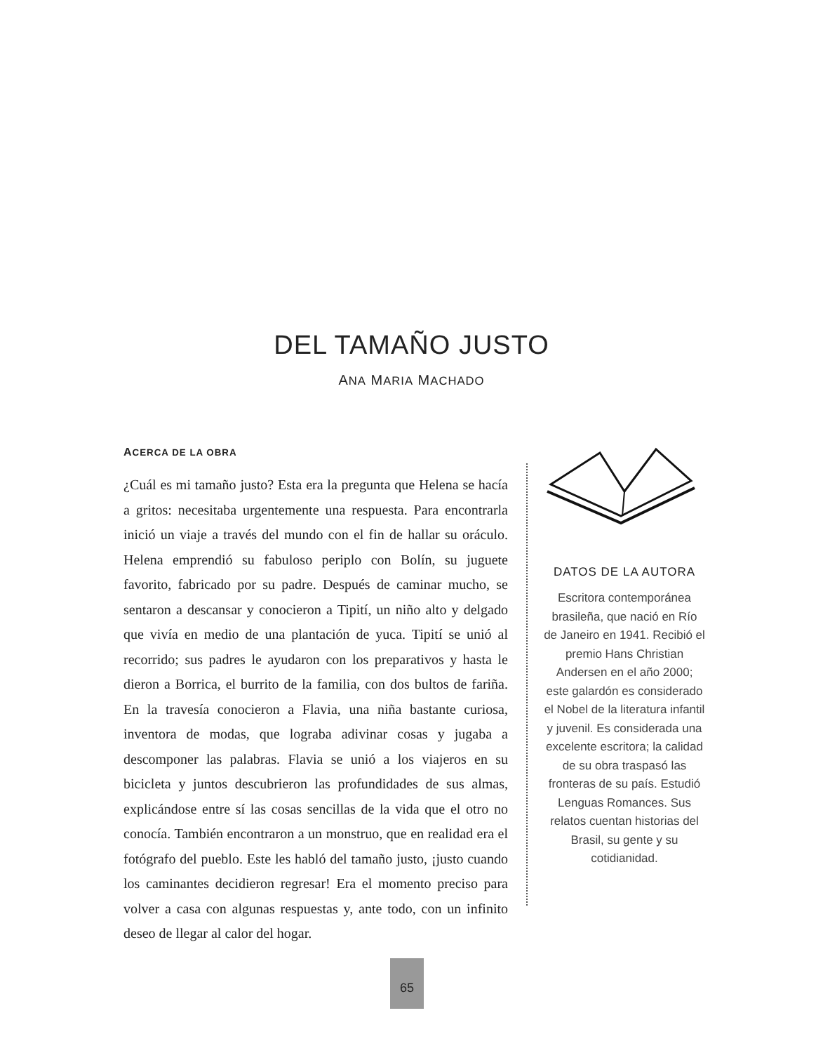DEL TAMAÑO JUSTO
ANA MARIA MACHADO
ACERCA DE LA OBRA
¿Cuál es mi tamaño justo? Esta era la pregunta que Helena se hacía a gritos: necesitaba urgentemente una respuesta. Para encontrarla inició un viaje a través del mundo con el fin de hallar su oráculo. Helena emprendió su fabuloso periplo con Bolín, su juguete favorito, fabricado por su padre. Después de caminar mucho, se sentaron a descansar y conocieron a Tipití, un niño alto y delgado que vivía en medio de una plantación de yuca. Tipití se unió al recorrido; sus padres le ayudaron con los preparativos y hasta le dieron a Borrica, el burrito de la familia, con dos bultos de fariña. En la travesía conocieron a Flavia, una niña bastante curiosa, inventora de modas, que lograba adivinar cosas y jugaba a descomponer las palabras. Flavia se unió a los viajeros en su bicicleta y juntos descubrieron las profundidades de sus almas, explicándose entre sí las cosas sencillas de la vida que el otro no conocía. También encontraron a un monstruo, que en realidad era el fotógrafo del pueblo. Este les habló del tamaño justo, ¡justo cuando los caminantes decidieron regresar! Era el momento preciso para volver a casa con algunas respuestas y, ante todo, con un infinito deseo de llegar al calor del hogar.
DATOS DE LA AUTORA
Escritora contemporánea brasileña, que nació en Río de Janeiro en 1941. Recibió el premio Hans Christian Andersen en el año 2000; este galardón es considerado el Nobel de la literatura infantil y juvenil. Es considerada una excelente escritora; la calidad de su obra traspasó las fronteras de su país. Estudió Lenguas Romances. Sus relatos cuentan historias del Brasil, su gente y su cotidianidad.
65